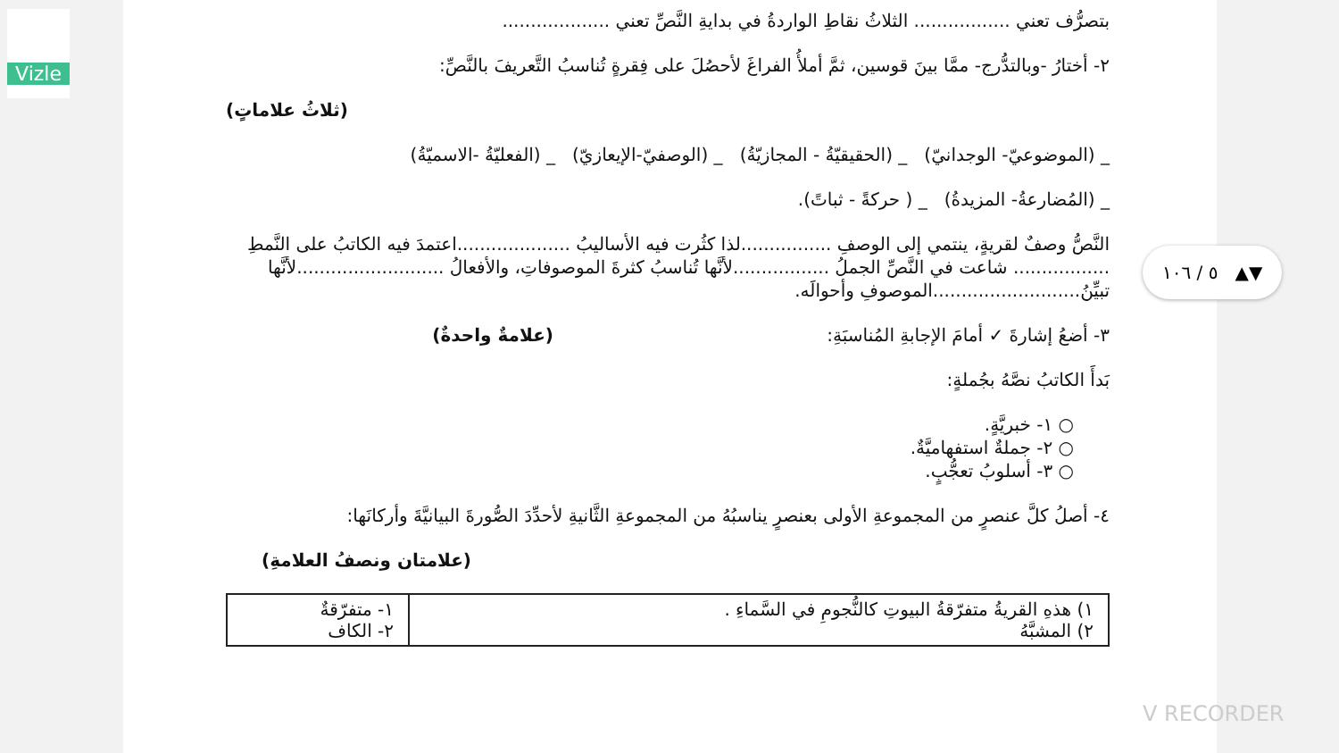Vizle
بتصرُّف تعني ................. الثلاثُ نقاطِ الواردةُ في بدايةِ النَّصِّ تعني ...................
٢- أختارُ -وبالتدُّرج- ممَّا بينَ قوسين، ثمَّ أملأُ الفراغَ لأحصُلَ على فِقرةٍ تُناسبُ التَّعريفَ بالنَّصِّ:
(ثلاثُ علاماتٍ)
_ (الموضوعيّ- الوجدانيّ) _ (الحقيقيّةُ - المجازيّةُ) _ (الوصفيّ-الإيعازيّ) _ (الفعليّةُ -الاسميّةُ)
_ (المُضارعةُ- المزيدةُ) _ ( حركةً - ثباتً).
النَّصُّ وصفٌ لقريةٍ، ينتمي إلى الوصفِ ................لذا كثُرت فيه الأساليبُ ....................اعتمدَ فيه الكاتبُ على النَّمطِ ................. شاعت في النَّصِّ الجملُ .................لأنَّها تُناسبُ كثرةَ الموصوفاتِ، والأفعالُ ..........................لأنَّها تبيِّنُ..........................الموصوفِ وأحوالَه.
٣- أضعُ إشارةَ ✓ أمامَ الإجابةِ المُناسبَةِ: (علامةٌ واحدةٌ)
بَدأَ الكاتبُ نصَّهُ بجُملةٍ:
○ ١- خبريَّةٍ.
○ ٢- جملةٌ استفهاميَّةٌ.
○ ٣- أسلوبُ تعجُّبٍ.
٤- أصلُ كلَّ عنصرٍ من المجموعةِ الأولى بعنصرٍ يناسبُهُ من المجموعةِ الثَّانيةِ لأحدِّدَ الصُّورةَ البيانيَّةَ وأركانَها:
(علامتان ونصفُ العلامةِ)
| ١) هذهِ القريةُ متفرّقةُ البيوتِ كالنُّجومِ في السَّماءِ . ٢) المشبَّهُ | ١- متفرّقةٌ ٢- الكاف |
٥ / ١٠٦ ▲▼
V RECORDER